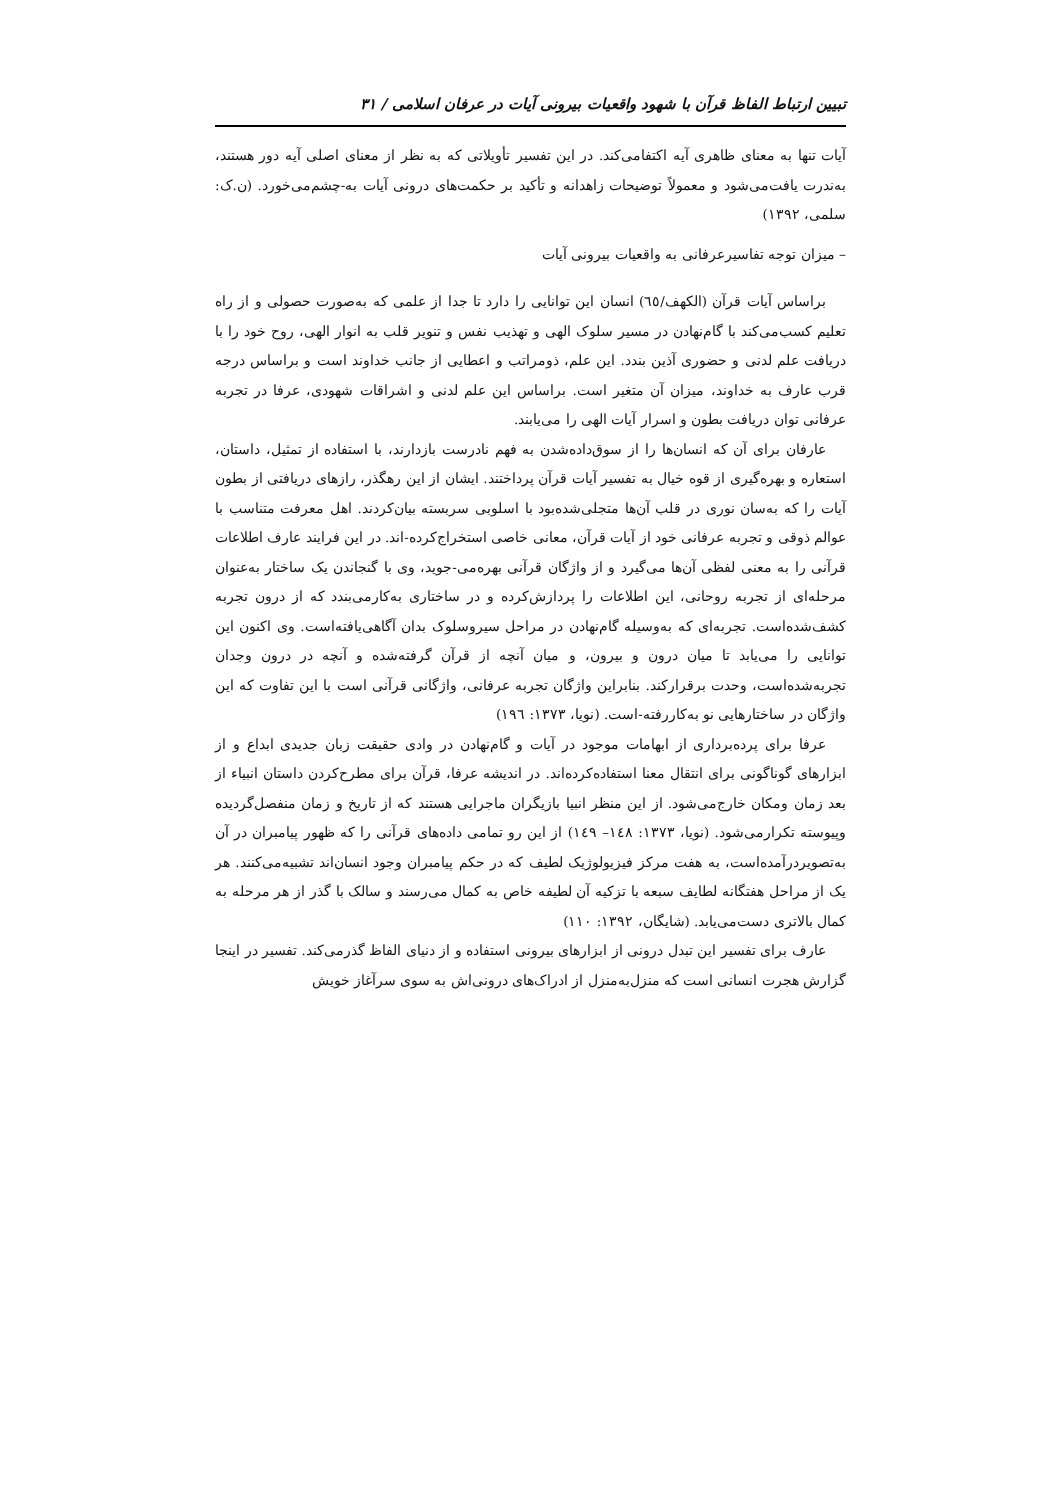تبیین ارتباط الفاظ قرآن با شهود واقعیات بیرونی آیات در عرفان اسلامی / ۳۱
آیات تنها به معنای ظاهری آیه اکتفامی‌کند. در این تفسیر تأویلاتی که به نظر از معنای اصلی آیه دور هستند، به‌ندرت یافت‌می‌شود و معمولاً توضیحات زاهدانه و تأکید بر حکمت‌های درونی آیات به-چشم‌می‌خورد. (ن.ک: سلمی، ۱۳۹۲)
– میزان توجه تفاسیرعرفانی به واقعیات بیرونی آیات
براساس آیات قرآن (الکهف/٦٥) انسان این توانایی را دارد تا جدا از علمی که به‌صورت حصولی و از راه تعلیم کسب‌می‌کند با گام‌نهادن در مسیر سلوک الهی و تهذیب نفس و تنویر قلب به انوار الهی، روح خود را با دریافت علم لدنی و حضوری آذین بندد. این علم، ذومراتب و اعطایی از جانب خداوند است و براساس درجه قرب عارف به خداوند، میزان آن متغیر است. براساس این علم لدنی و اشراقات شهودی، عرفا در تجربه عرفانی توان دریافت بطون و اسرار آیات الهی را می‌یابند.
عارفان برای آن که انسان‌ها را از سوق‌داده‌شدن به فهم نادرست بازدارند، با استفاده از تمثیل، داستان، استعاره و بهره‌گیری از قوه خیال به تفسیر آیات قرآن پرداختند. ایشان از این رهگذر، رازهای دریافتی از بطون آیات را که به‌سان نوری در قلب آن‌ها متجلی‌شده‌بود با اسلوبی سربسته بیان‌کردند. اهل معرفت متناسب با عوالم ذوقی و تجربه عرفانی خود از آیات قرآن، معانی خاصی استخراج‌کرده-اند. در این فرایند عارف اطلاعات قرآنی را به معنی لفظی آن‌ها می‌گیرد و از واژگان قرآنی بهره‌می-جوید، وی با گنجاندن یک ساختار به‌عنوان مرحله‌ای از تجربه روحانی، این اطلاعات را پردازش‌کرده و در ساختاری به‌کارمی‌بندد که از درون تجربه کشف‌شده‌است. تجربه‌ای که به‌وسیله گام‌نهادن در مراحل سیروسلوک بدان آگاهی‌یافته‌است. وی اکنون این توانایی را می‌یابد تا میان درون و بیرون، و میان آنچه از قرآن گرفته‌شده و آنچه در درون وجدان تجربه‌شده‌است، وحدت برقرارکند. بنابراین واژگان تجربه عرفانی، واژگانی قرآنی است با این تفاوت که این واژگان در ساختارهایی نو به‌کاررفته-است. (نویا، ۱۳۷۳: ۱۹٦)
عرفا برای پرده‌برداری از ابهامات موجود در آیات و گام‌نهادن در وادی حقیقت زبان جدیدی ابداع و از ابزارهای گوناگونی برای انتقال معنا استفاده‌کرده‌اند. در اندیشه عرفا، قرآن برای مطرح‌کردن داستان انبیاء از بعد زمان ومکان خارج‌می‌شود. از این منظر انبیا بازیگران ماجرایی هستند که از تاریخ و زمان منفصل‌گردیده وپیوسته تکرارمی‌شود. (نویا، ۱۳۷۳: ۱٤۸– ۱٤۹) از این رو تمامی داده‌های قرآنی را که ظهور پیامبران در آن به‌تصویردرآمده‌است، به هفت مرکز فیزیولوژیک لطیف که در حکم پیامبران وجود انسان‌اند تشبیه‌می‌کنند. هر یک از مراحل هفتگانه لطایف سبعه با تزکیه آن لطیفه خاص به کمال می‌رسند و سالک با گذر از هر مرحله به کمال بالاتری دست‌می‌یابد. (شایگان، ۱۳۹۲: ۱۱۰)
عارف برای تفسیر این تبدل درونی از ابزارهای بیرونی استفاده و از دنیای الفاظ گذرمی‌کند. تفسیر در اینجا گزارش هجرت انسانی است که منزل‌به‌منزل از ادراک‌های درونی‌اش به سوی سرآغاز خویش